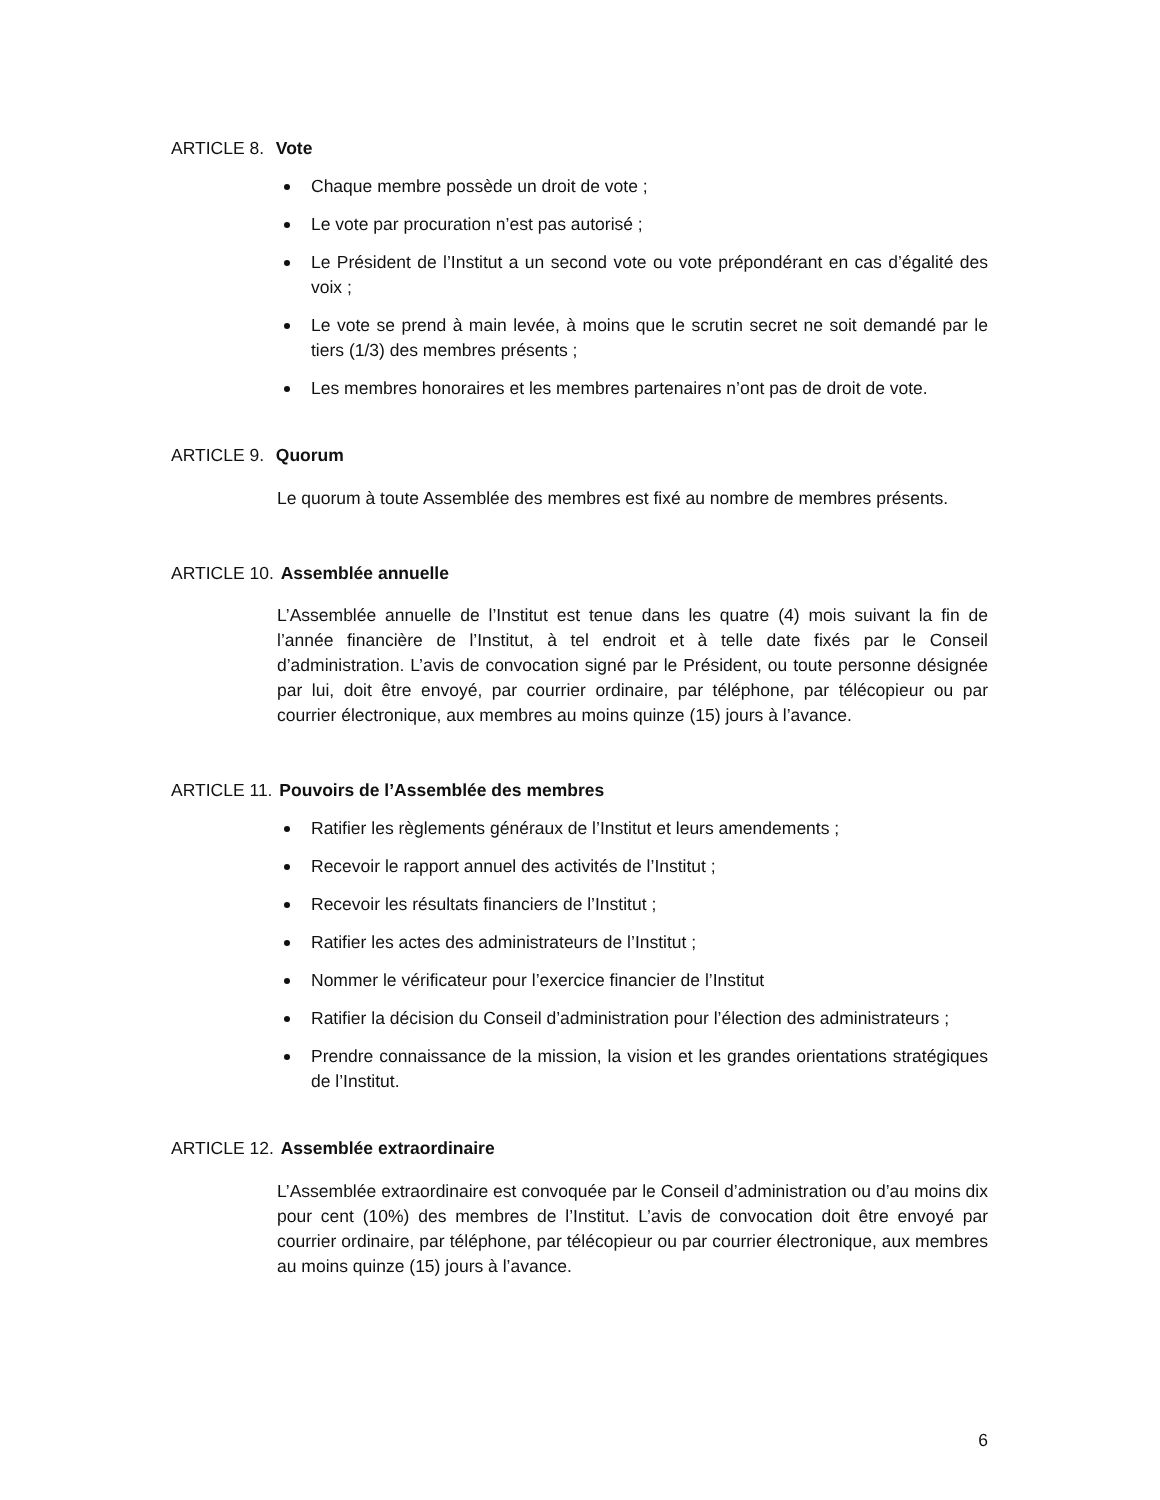ARTICLE 8. Vote
Chaque membre possède un droit de vote ;
Le vote par procuration n’est pas autorisé ;
Le Président de l’Institut a un second vote ou vote prépondérant en cas d’égalité des voix ;
Le vote se prend à main levée, à moins que le scrutin secret ne soit demandé par le tiers (1/3) des membres présents ;
Les membres honoraires et les membres partenaires n’ont pas de droit de vote.
ARTICLE 9. Quorum
Le quorum à toute Assemblée des membres est fixé au nombre de membres présents.
ARTICLE 10. Assemblée annuelle
L’Assemblée annuelle de l’Institut est tenue dans les quatre (4) mois suivant la fin de l’année financière de l’Institut, à tel endroit et à telle date fixés par le Conseil d’administration. L’avis de convocation signé par le Président, ou toute personne désignée par lui, doit être envoyé, par courrier ordinaire, par téléphone, par télécopieur ou par courrier électronique, aux membres au moins quinze (15) jours à l’avance.
ARTICLE 11. Pouvoirs de l’Assemblée des membres
Ratifier les règlements généraux de l’Institut et leurs amendements ;
Recevoir le rapport annuel des activités de l’Institut ;
Recevoir les résultats financiers de l’Institut ;
Ratifier les actes des administrateurs de l’Institut ;
Nommer le vérificateur pour l’exercice financier de l’Institut
Ratifier la décision du Conseil d’administration pour l’élection des administrateurs ;
Prendre connaissance de la mission, la vision et les grandes orientations stratégiques de l’Institut.
ARTICLE 12. Assemblée extraordinaire
L’Assemblée extraordinaire est convoquée par le Conseil d’administration ou d’au moins dix pour cent (10%) des membres de l’Institut. L’avis de convocation doit être envoyé par courrier ordinaire, par téléphone, par télécopieur ou par courrier électronique, aux membres au moins quinze (15) jours à l’avance.
6